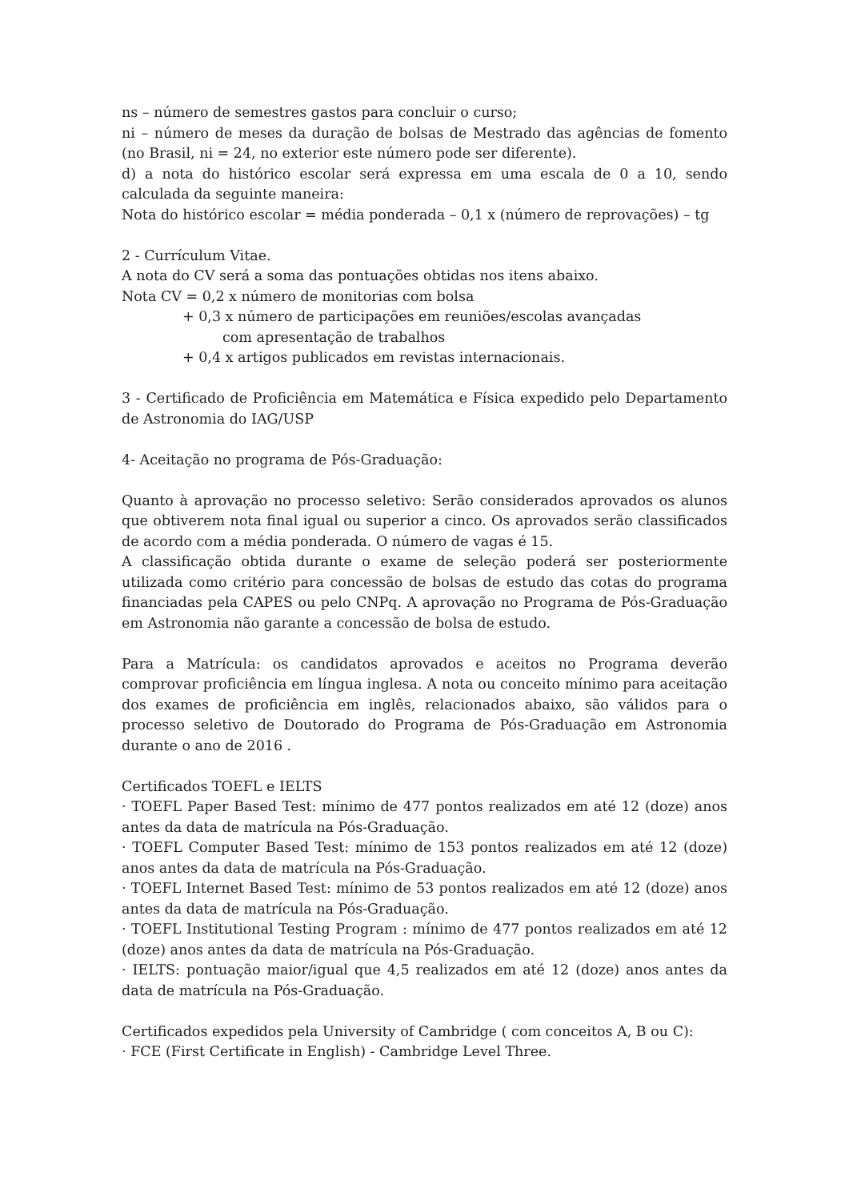ns – número de semestres gastos para concluir o curso;
ni – número de meses da duração de bolsas de Mestrado das agências de fomento (no Brasil, ni = 24, no exterior este número pode ser diferente).
d) a nota do histórico escolar será expressa em uma escala de 0 a 10, sendo calculada da seguinte maneira:
Nota do histórico escolar = média ponderada – 0,1 x (número de reprovações) – tg
2 - Currículum Vitae.
A nota do CV será a soma das pontuações obtidas nos itens abaixo.
Nota CV = 0,2 x número de monitorias com bolsa
+ 0,3 x número de participações em reuniões/escolas avançadas
com apresentação de trabalhos
+ 0,4 x artigos publicados em revistas internacionais.
3 - Certificado de Proficiência em Matemática e Física expedido pelo Departamento de Astronomia do IAG/USP
4- Aceitação no programa de Pós-Graduação:
Quanto à aprovação no processo seletivo: Serão considerados aprovados os alunos que obtiverem nota final igual ou superior a cinco. Os aprovados serão classificados de acordo com a média ponderada. O número de vagas é 15.
A classificação obtida durante o exame de seleção poderá ser posteriormente utilizada como critério para concessão de bolsas de estudo das cotas do programa financiadas pela CAPES ou pelo CNPq. A aprovação no Programa de Pós-Graduação em Astronomia não garante a concessão de bolsa de estudo.
Para a Matrícula: os candidatos aprovados e aceitos no Programa deverão comprovar proficiência em língua inglesa. A nota ou conceito mínimo para aceitação dos exames de proficiência em inglês, relacionados abaixo, são válidos para o processo seletivo de Doutorado do Programa de Pós-Graduação em Astronomia durante o ano de 2016 .
Certificados TOEFL e IELTS
· TOEFL Paper Based Test: mínimo de 477 pontos realizados em até 12 (doze) anos antes da data de matrícula na Pós-Graduação.
· TOEFL Computer Based Test: mínimo de 153 pontos realizados em até 12 (doze) anos antes da data de matrícula na Pós-Graduação.
· TOEFL Internet Based Test: mínimo de 53 pontos realizados em até 12 (doze) anos antes da data de matrícula na Pós-Graduação.
· TOEFL Institutional Testing Program : mínimo de 477 pontos realizados em até 12 (doze) anos antes da data de matrícula na Pós-Graduação.
· IELTS: pontuação maior/igual que 4,5 realizados em até 12 (doze) anos antes da data de matrícula na Pós-Graduação.
Certificados expedidos pela University of Cambridge ( com conceitos A, B ou C):
· FCE (First Certificate in English) - Cambridge Level Three.